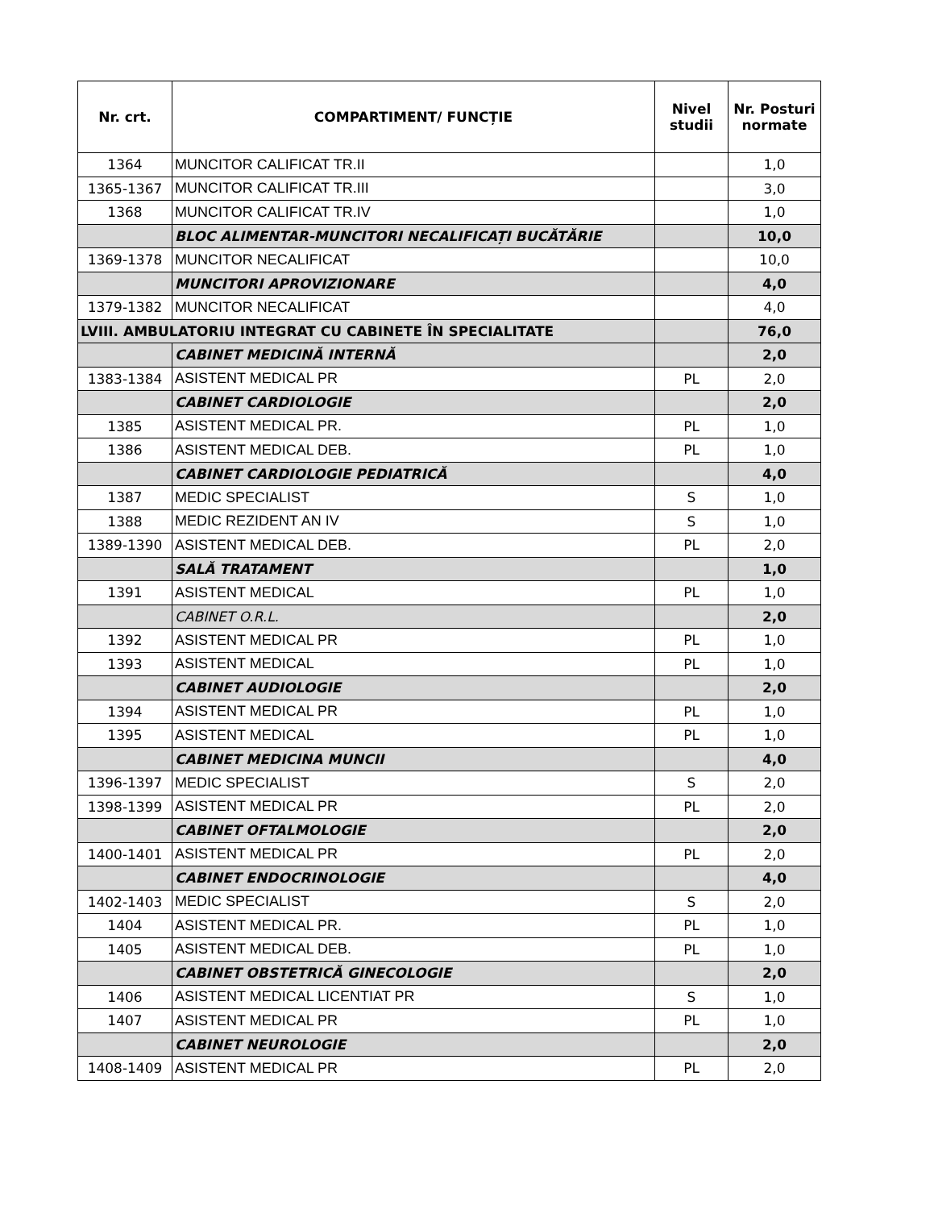| Nr. crt. | COMPARTIMENT/ FUNCȚIE | Nivel studii | Nr. Posturi normate |
| --- | --- | --- | --- |
| 1364 | MUNCITOR CALIFICAT TR.II | | 1,0 |
| 1365-1367 | MUNCITOR CALIFICAT TR.III | | 3,0 |
| 1368 | MUNCITOR CALIFICAT TR.IV | | 1,0 |
| | BLOC ALIMENTAR-MUNCITORI NECALIFICAȚI BUCĂTĂRIE | | 10,0 |
| 1369-1378 | MUNCITOR NECALIFICAT | | 10,0 |
| | MUNCITORI APROVIZIONARE | | 4,0 |
| 1379-1382 | MUNCITOR NECALIFICAT | | 4,0 |
| LVIII. AMBULATORIU INTEGRAT CU CABINETE ÎN SPECIALITATE | | | 76,0 |
| | CABINET MEDICINĂ INTERNĂ | | 2,0 |
| 1383-1384 | ASISTENT MEDICAL PR | PL | 2,0 |
| | CABINET CARDIOLOGIE | | 2,0 |
| 1385 | ASISTENT MEDICAL PR. | PL | 1,0 |
| 1386 | ASISTENT MEDICAL DEB. | PL | 1,0 |
| | CABINET CARDIOLOGIE PEDIATRICĂ | | 4,0 |
| 1387 | MEDIC SPECIALIST | S | 1,0 |
| 1388 | MEDIC REZIDENT AN IV | S | 1,0 |
| 1389-1390 | ASISTENT MEDICAL DEB. | PL | 2,0 |
| | SALĂ TRATAMENT | | 1,0 |
| 1391 | ASISTENT MEDICAL | PL | 1,0 |
| | CABINET O.R.L. | | 2,0 |
| 1392 | ASISTENT MEDICAL PR | PL | 1,0 |
| 1393 | ASISTENT MEDICAL | PL | 1,0 |
| | CABINET AUDIOLOGIE | | 2,0 |
| 1394 | ASISTENT MEDICAL PR | PL | 1,0 |
| 1395 | ASISTENT MEDICAL | PL | 1,0 |
| | CABINET MEDICINA MUNCII | | 4,0 |
| 1396-1397 | MEDIC SPECIALIST | S | 2,0 |
| 1398-1399 | ASISTENT MEDICAL PR | PL | 2,0 |
| | CABINET OFTALMOLOGIE | | 2,0 |
| 1400-1401 | ASISTENT MEDICAL PR | PL | 2,0 |
| | CABINET ENDOCRINOLOGIE | | 4,0 |
| 1402-1403 | MEDIC SPECIALIST | S | 2,0 |
| 1404 | ASISTENT MEDICAL PR. | PL | 1,0 |
| 1405 | ASISTENT MEDICAL DEB. | PL | 1,0 |
| | CABINET OBSTETRICĂ GINECOLOGIE | | 2,0 |
| 1406 | ASISTENT MEDICAL LICENTIAT PR | S | 1,0 |
| 1407 | ASISTENT MEDICAL PR | PL | 1,0 |
| | CABINET NEUROLOGIE | | 2,0 |
| 1408-1409 | ASISTENT MEDICAL PR | PL | 2,0 |